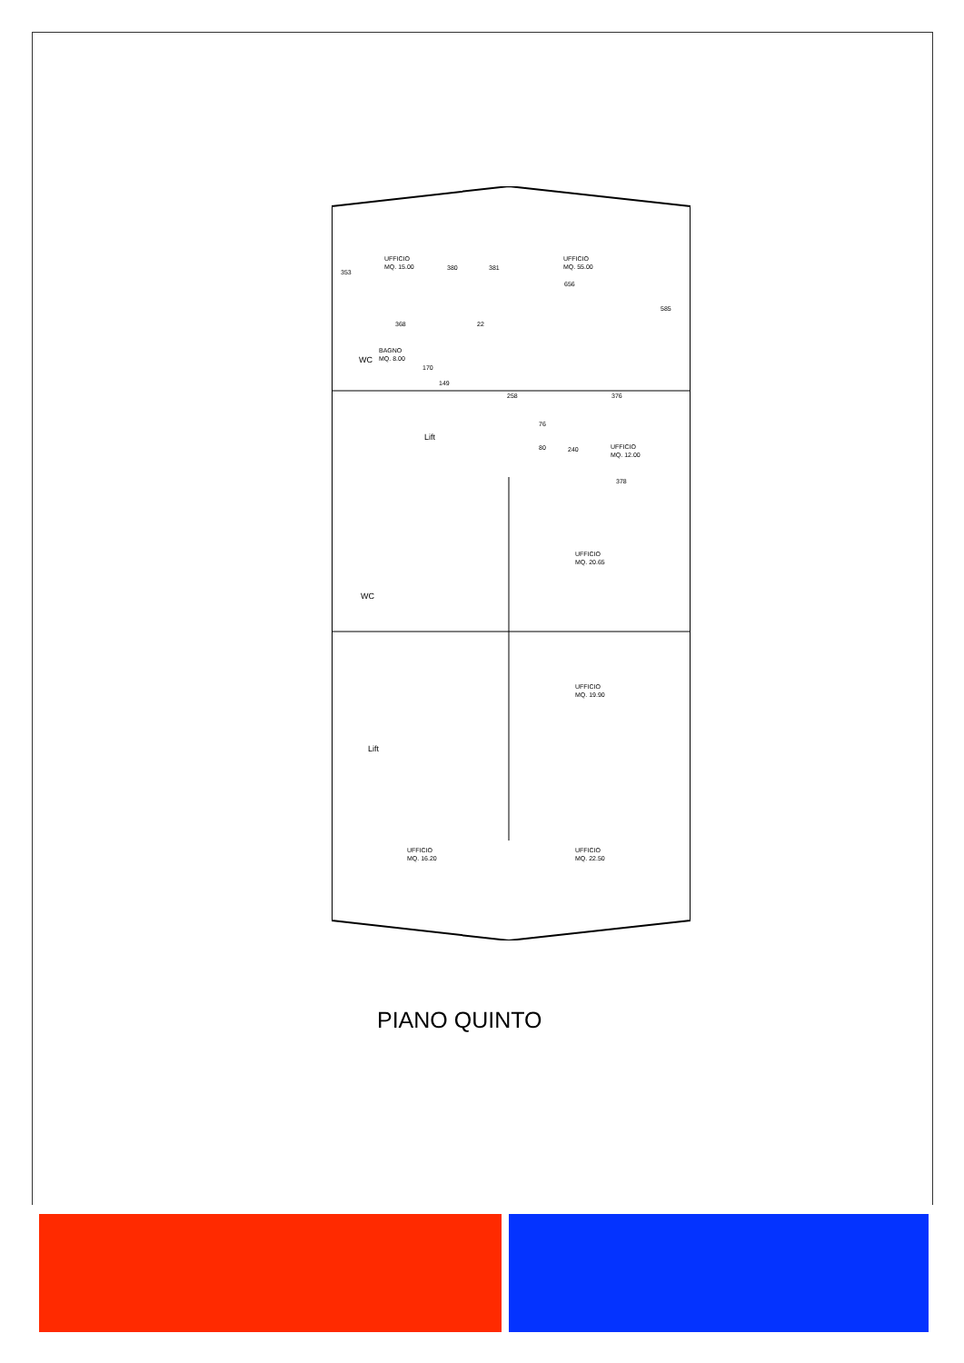UFFICIO
MQ. 15.00
UFFICIO
MQ. 55.00
BAGNO
MQ. 8.00
WC
Lift
UFFICIO
MQ. 12.00
UFFICIO
MQ. 20.65
WC
UFFICIO
MQ. 19.90
Lift
UFFICIO
MQ. 16.20
UFFICIO
MQ. 22.50
353
380 381
656
585
368 22
170
149
258 376
76
80 240
378
PIANO QUINTO